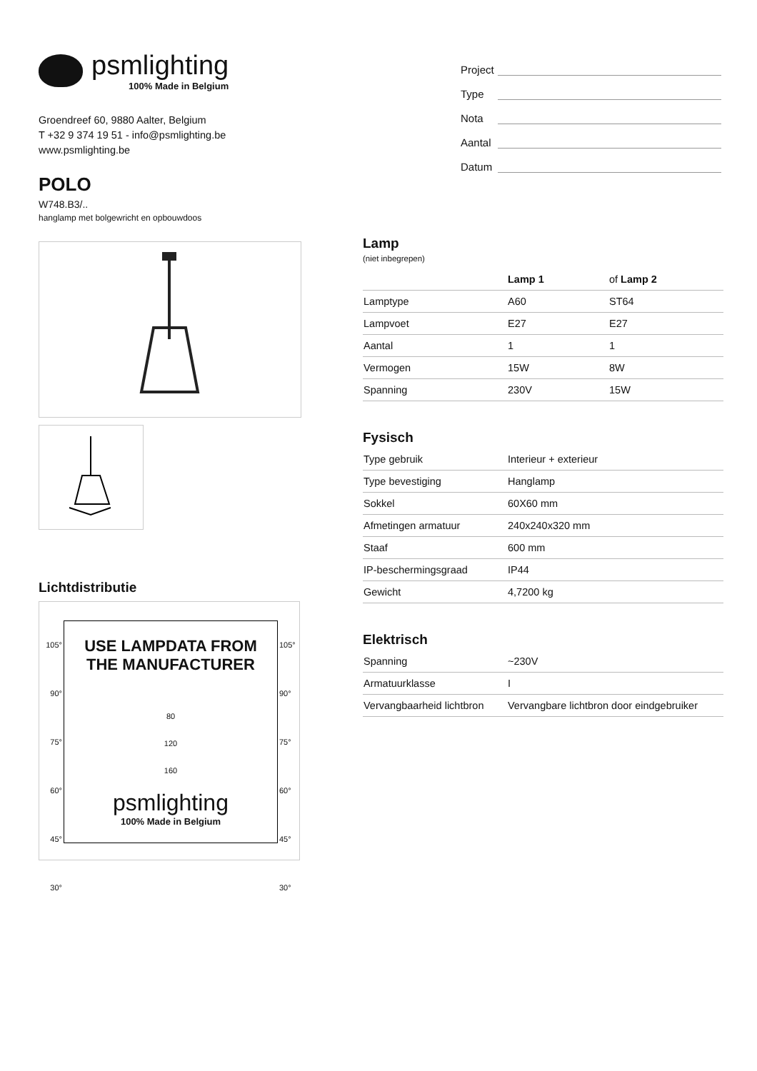psmlighting
100% Made in Belgium
Groendreef 60, 9880 Aalter, Belgium
T +32 9 374 19 51 - info@psmlighting.be
www.psmlighting.be
POLO
W748.B3/..
hanglamp met bolgewricht en opbouwdoos
Lichtdistributie
105°
90°
75°
60°
45°
30°
USE LAMPDATA FROM
THE MANUFACTURER
80
120
160
psmlighting
100% Made in Belgium
105°
90°
75°
60°
45°
30°
Project
Type
Nota
Aantal
Datum
Lamp
(niet inbegrepen)
| | Lamp 1 | of Lamp 2 |
| --- | --- | --- |
| Lamptype | A60 | ST64 |
| Lampvoet | E27 | E27 |
| Aantal | 1 | 1 |
| Vermogen | 15W | 8W |
| Spanning | 230V | 15W |
Fysisch
| Type gebruik | Interieur + exterieur |
| Type bevestiging | Hanglamp |
| Sokkel | 60X60 mm |
| Afmetingen armatuur | 240x240x320 mm |
| Staaf | 600 mm |
| IP-beschermingsgraad | IP44 |
| Gewicht | 4,7200 kg |
Elektrisch
| Spanning | ~230V |
| Armatuurklasse | I |
| Vervangbaarheid lichtbron | Vervangbare lichtbron door eindgebruiker |